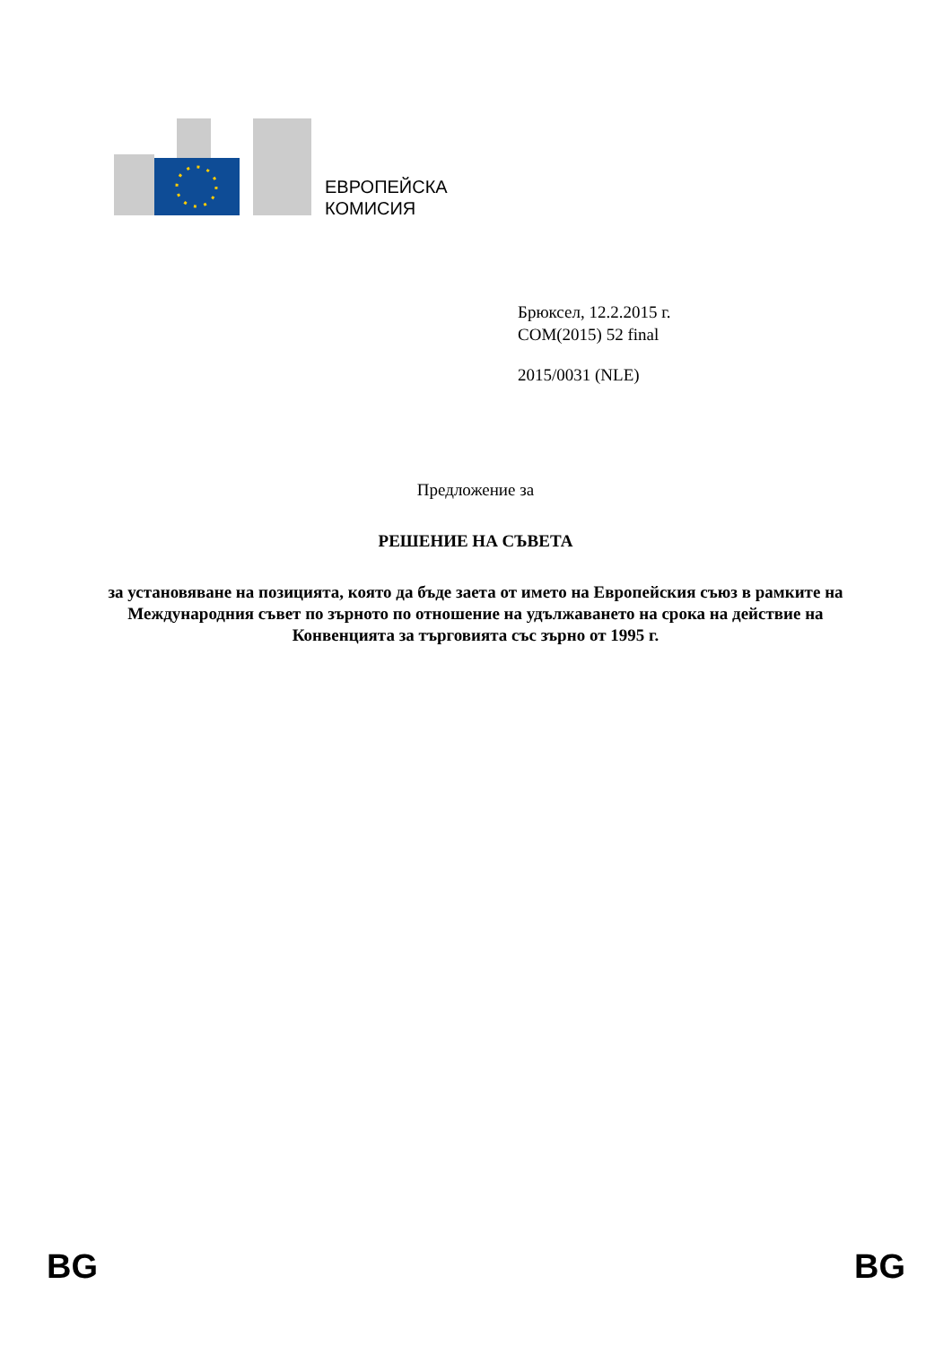ЕВРОПЕЙСКА
КОМИСИЯ
Брюксел, 12.2.2015 г.
COM(2015) 52 final
2015/0031 (NLE)
Предложение за
РЕШЕНИЕ НА СЪВЕТА
за установяване на позицията, която да бъде заета от името на Европейския съюз в рамките на Международния съвет по зърното по отношение на удължаването на срока на действие на Конвенцията за търговията със зърно от 1995 г.
BG BG